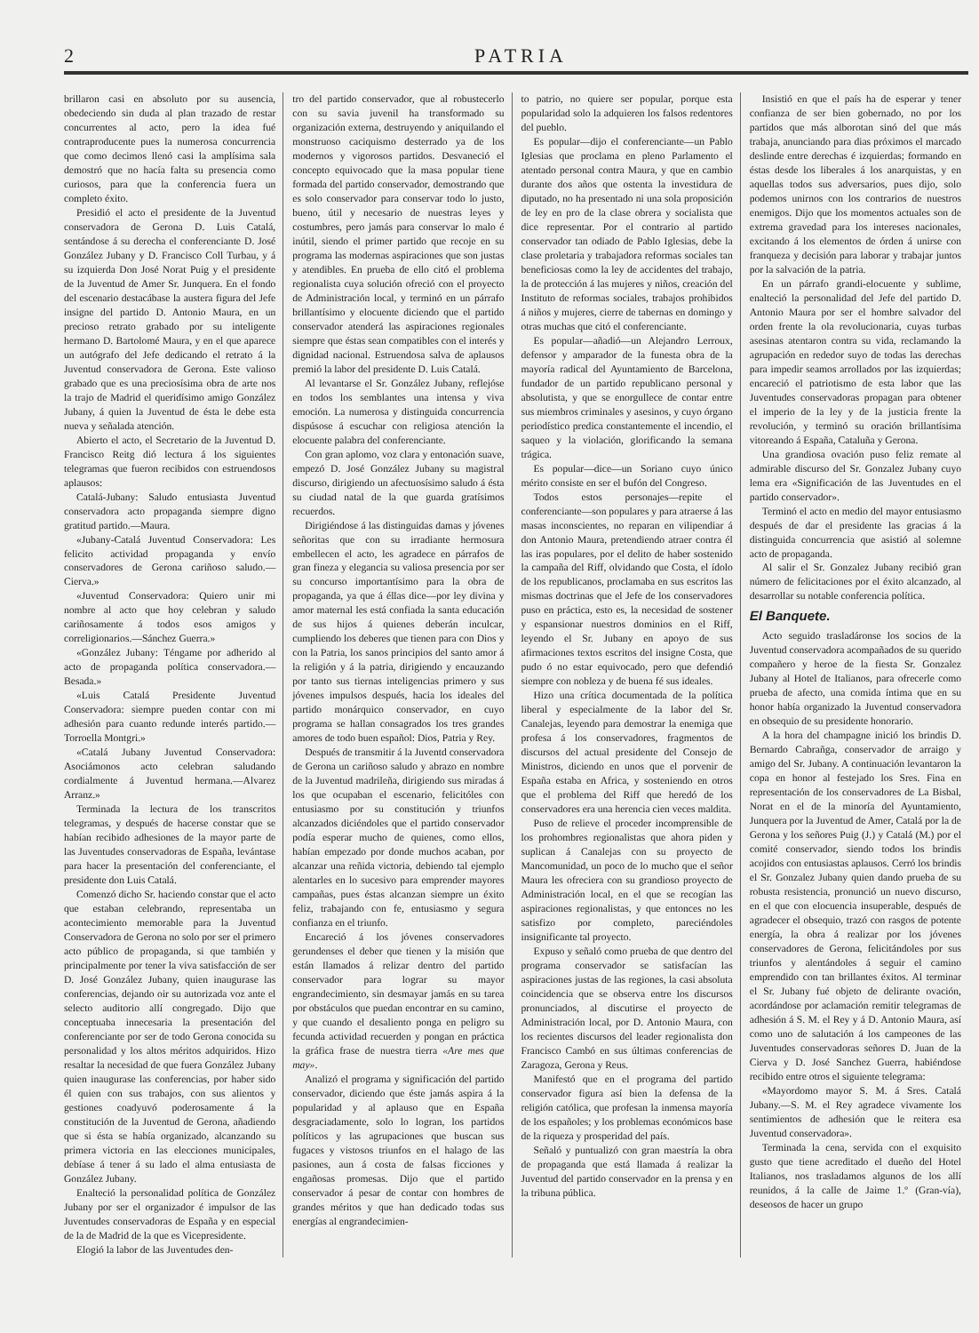2 PATRIA
brillaron casi en absoluto por su ausencia, obedeciendo sin duda al plan trazado de restar concurrentes al acto, pero la idea fué contraproducente pues la numerosa concurrencia que como decimos llenó casi la amplísima sala demostró que no hacía falta su presencia como curiosos, para que la conferencia fuera un completo éxito.
Presidió el acto el presidente de la Juventud conservadora de Gerona D. Luis Catalá, sentándose á su derecha el conferenciante D. José González Jubany y D. Francisco Coll Turbau, y á su izquierda Don José Norat Puig y el presidente de la Juventud de Amer Sr. Junquera. En el fondo del escenario destacábase la austera figura del Jefe insigne del partido D. Antonio Maura, en un precioso retrato grabado por su inteligente hermano D. Bartolomé Maura, y en el que aparece un autógrafo del Jefe dedicando el retrato á la Juventud conservadora de Gerona. Este valioso grabado que es una preciosísima obra de arte nos la trajo de Madrid el queridísimo amigo González Jubany, á quien la Juventud de ésta le debe esta nueva y señalada atención.
Abierto el acto, el Secretario de la Juventud D. Francisco Reitg dió lectura á los siguientes telegramas que fueron recibidos con estruendosos aplausos:
Catalá-Jubany: Saludo entusiasta Juventud conservadora acto propaganda siempre digno gratitud partido.—Maura.
«Jubany-Catalá Juventud Conservadora: Les felicito actividad propaganda y envío conservadores de Gerona cariñoso saludo.—Cierva.»
«Juventud Conservadora: Quiero unir mi nombre al acto que hoy celebran y saludo cariñosamente á todos esos amigos y correligionarios.—Sánchez Guerra.»
«González Jubany: Téngame por adherido al acto de propaganda política conservadora.—Besada.»
«Luis Catalá Presidente Juventud Conservadora: siempre pueden contar con mi adhesión para cuanto redunde interés partido.—Torroella Montgri.»
«Catalá Jubany Juventud Conservadora: Asociámonos acto celebran saludando cordialmente á Juventud hermana.—Alvarez Arranz.»
Terminada la lectura de los transcritos telegramas, y después de hacerse constar que se habían recibido adhesiones de la mayor parte de las Juventudes conservadoras de España, levántase para hacer la presentación del conferenciante, el presidente don Luis Catalá.
Comenzó dicho Sr. haciendo constar que el acto que estaban celebrando, representaba un acontecimiento memorable para la Juventud Conservadora de Gerona no solo por ser el primero acto público de propaganda, si que también y principalmente por tener la viva satisfacción de ser D. José González Jubany, quien inaugurase las conferencias, dejando oir su autorizada voz ante el selecto auditorio allí congregado. Dijo que conceptuaba innecesaria la presentación del conferenciante por ser de todo Gerona conocida su personalidad y los altos méritos adquiridos. Hizo resaltar la necesidad de que fuera González Jubany quien inaugurase las conferencias, por haber sido él quien con sus trabajos, con sus alientos y gestiones coadyuvó poderosamente á la constitución de la Juventud de Gerona, añadiendo que si ésta se había organizado, alcanzando su primera victoria en las elecciones municipales, debíase á tener á su lado el alma entusiasta de González Jubany.
Enalteció la personalidad política de González Jubany por ser el organizador é impulsor de las Juventudes conservadoras de España y en especial de la de Madrid de la que es Vicepresidente.
Elogió la labor de las Juventudes den-
tro del partido conservador, que al robustecerlo con su savia juvenil ha transformado su organización externa, destruyendo y aniquilando el monstruoso caciquismo desterrado ya de los modernos y vigorosos partidos. Desvaneció el concepto equivocado que la masa popular tiene formada del partido conservador, demostrando que es solo conservador para conservar todo lo justo, bueno, útil y necesario de nuestras leyes y costumbres, pero jamás para conservar lo malo é inútil, siendo el primer partido que recoje en su programa las modernas aspiraciones que son justas y atendibles. En prueba de ello citó el problema regionalista cuya solución ofreció con el proyecto de Administración local, y terminó en un párrafo brillantísimo y elocuente diciendo que el partido conservador atenderá las aspiraciones regionales siempre que éstas sean compatibles con el interés y dignidad nacional. Estruendosa salva de aplausos premió la labor del presidente D. Luis Catalá.
Al levantarse el Sr. González Jubany, reflejóse en todos los semblantes una intensa y viva emoción. La numerosa y distinguida concurrencia dispúsose á escuchar con religiosa atención la elocuente palabra del conferenciante.
Con gran aplomo, voz clara y entonación suave, empezó D. José González Jubany su magistral discurso, dirigiendo un afectuosísimo saludo á ésta su ciudad natal de la que guarda gratísimos recuerdos.
Dirigiéndose á las distinguidas damas y jóvenes señoritas que con su irradiante hermosura embellecen el acto, les agradece en párrafos de gran fineza y elegancia su valiosa presencia por ser su concurso importantísimo para la obra de propaganda, ya que á éllas dice—por ley divina y amor maternal les está confiada la santa educación de sus hijos á quienes deberán inculcar, cumpliendo los deberes que tienen para con Dios y con la Patria, los sanos principios del santo amor á la religión y á la patria, dirigiendo y encauzando por tanto sus tiernas inteligencias primero y sus jóvenes impulsos después, hacia los ideales del partido monárquico conservador, en cuyo programa se hallan consagrados los tres grandes amores de todo buen español: Dios, Patria y Rey.
Después de transmitir á la Juventd conservadora de Gerona un cariñoso saludo y abrazo en nombre de la Juventud madrileña, dirigiendo sus miradas á los que ocupaban el escenario, felicitóles con entusiasmo por su constitución y triunfos alcanzados diciéndoles que el partido conservador podía esperar mucho de quienes, como ellos, habían empezado por donde muchos acaban, por alcanzar una reñida victoria, debiendo tal ejemplo alentarles en lo sucesivo para emprender mayores campañas, pues éstas alcanzan siempre un éxito feliz, trabajando con fe, entusiasmo y segura confianza en el triunfo.
Encareció á los jóvenes conservadores gerundenses el deber que tienen y la misión que están llamados á relizar dentro del partido conservador para lograr su mayor engrandecimiento, sin desmayar jamás en su tarea por obstáculos que puedan encontrar en su camino, y que cuando el desaliento ponga en peligro su fecunda actividad recuerden y pongan en práctica la gráfica frase de nuestra tierra «Are mes que may».
Analizó el programa y significación del partido conservador, diciendo que éste jamás aspira á la popularidad y al aplauso que en España desgraciadamente, solo lo logran, los partidos políticos y las agrupaciones que buscan sus fugaces y vistosos triunfos en el halago de las pasiones, aun á costa de falsas ficciones y engañosas promesas. Dijo que el partido conservador á pesar de contar con hombres de grandes méritos y que han dedicado todas sus energías al engrandecimien-
to patrio, no quiere ser popular, porque esta popularidad solo la adquieren los falsos redentores del pueblo.
Es popular—dijo el conferenciante—un Pablo Iglesias que proclama en pleno Parlamento el atentado personal contra Maura, y que en cambio durante dos años que ostenta la investidura de diputado, no ha presentado ni una sola proposición de ley en pro de la clase obrera y socialista que dice representar. Por el contrario al partido conservador tan odiado de Pablo Iglesias, debe la clase proletaria y trabajadora reformas sociales tan beneficiosas como la ley de accidentes del trabajo, la de protección á las mujeres y niños, creación del Instituto de reformas sociales, trabajos prohibidos á niños y mujeres, cierre de tabernas en domingo y otras muchas que citó el conferenciante.
Es popular—añadió—un Alejandro Lerroux, defensor y amparador de la funesta obra de la mayoría radical del Ayuntamiento de Barcelona, fundador de un partido republicano personal y absolutista, y que se enorgullece de contar entre sus miembros criminales y asesinos, y cuyo órgano periodístico predica constantemente el incendio, el saqueo y la violación, glorificando la semana trágica.
Es popular—dice—un Soriano cuyo único mérito consiste en ser el bufón del Congreso.
Todos estos personajes—repite el conferenciante—son populares y para atraerse á las masas inconscientes, no reparan en vilipendiar á don Antonio Maura, pretendiendo atraer contra él las iras populares, por el delito de haber sostenido la campaña del Riff, olvidando que Costa, el ídolo de los republicanos, proclamaba en sus escritos las mismas doctrinas que el Jefe de los conservadores puso en práctica, esto es, la necesidad de sostener y espansionar nuestros dominios en el Riff, leyendo el Sr. Jubany en apoyo de sus afirmaciones textos escritos del insigne Costa, que pudo ó no estar equivocado, pero que defendió siempre con nobleza y de buena fé sus ideales.
Hizo una crítica documentada de la política liberal y especialmente de la labor del Sr. Canalejas, leyendo para demostrar la enemiga que profesa á los conservadores, fragmentos de discursos del actual presidente del Consejo de Ministros, diciendo en unos que el porvenir de España estaba en Africa, y sosteniendo en otros que el problema del Riff que heredó de los conservadores era una herencia cien veces maldita.
Puso de relieve el proceder incomprensible de los prohombres regionalistas que ahora piden y suplican á Canalejas con su proyecto de Mancomunidad, un poco de lo mucho que el señor Maura les ofreciera con su grandioso proyecto de Administración local, en el que se recogían las aspiraciones regionalistas, y que entonces no les satisfizo por completo, pareciéndoles insignificante tal proyecto.
Expuso y señaló como prueba de que dentro del programa conservador se satisfacían las aspiraciones justas de las regiones, la casi absoluta coincidencia que se observa entre los discursos pronunciados, al discutirse el proyecto de Administración local, por D. Antonio Maura, con los recientes discursos del leader regionalista don Francisco Cambó en sus últimas conferencias de Zaragoza, Gerona y Reus.
Manifestó que en el programa del partido conservador figura así bien la defensa de la religión católica, que profesan la inmensa mayoría de los españoles; y los problemas económicos base de la riqueza y prosperidad del país.
Señaló y puntualizó con gran maestría la obra de propaganda que está llamada á realizar la Juventud del partido conservador en la prensa y en la tribuna pública.
Insistió en que el país ha de esperar y tener confianza de ser bien gobernado, no por los partidos que más alborotan sinó del que más trabaja, anunciando para dias próximos el marcado deslinde entre derechas é izquierdas; formando en éstas desde los liberales á los anarquistas, y en aquellas todos sus adversarios, pues dijo, solo podemos unirnos con los contrarios de nuestros enemigos. Dijo que los momentos actuales son de extrema gravedad para los intereses nacionales, excitando á los elementos de órden á unirse con franqueza y decisión para laborar y trabajar juntos por la salvación de la patria.
En un párrafo grandi-elocuente y sublime, enalteció la personalidad del Jefe del partido D. Antonio Maura por ser el hombre salvador del orden frente la ola revolucionaria, cuyas turbas asesinas atentaron contra su vida, reclamando la agrupación en rededor suyo de todas las derechas para impedir seamos arrollados por las izquierdas; encareció el patriotismo de esta labor que las Juventudes conservadoras propagan para obtener el imperio de la ley y de la justicia frente la revolución, y terminó su oración brillantísima vitoreando á España, Cataluña y Gerona.
Una grandiosa ovación puso feliz remate al admirable discurso del Sr. Gonzalez Jubany cuyo lema era «Significación de las Juventudes en el partido conservador».
Terminó el acto en medio del mayor entusiasmo después de dar el presidente las gracias á la distinguida concurrencia que asistió al solemne acto de propaganda.
Al salir el Sr. Gonzalez Jubany recibió gran número de felicitaciones por el éxito alcanzado, al desarrollar su notable conferencia política.
El Banquete.
Acto seguido trasladáronse los socios de la Juventud conservadora acompañados de su querido compañero y heroe de la fiesta Sr. Gonzalez Jubany al Hotel de Italianos, para ofrecerle como prueba de afecto, una comida íntima que en su honor había organizado la Juventud conservadora en obsequio de su presidente honorario.
A la hora del champagne inició los brindis D. Bernardo Cabrañga, conservador de arraigo y amigo del Sr. Jubany. A continuación levantaron la copa en honor al festejado los Sres. Fina en representación de los conservadores de La Bisbal, Norat en el de la minoría del Ayuntamiento, Junquera por la Juventud de Amer, Catalá por la de Gerona y los señores Puig (J.) y Catalá (M.) por el comité conservador, siendo todos los brindis acojidos con entusiastas aplausos. Cerró los brindis el Sr. Gonzalez Jubany quien dando prueba de su robusta resistencia, pronunció un nuevo discurso, en el que con elocuencia insuperable, después de agradecer el obsequio, trazó con rasgos de potente energía, la obra á realizar por los jóvenes conservadores de Gerona, felicitándoles por sus triunfos y alentándoles á seguir el camino emprendido con tan brillantes éxitos. Al terminar el Sr. Jubany fué objeto de delirante ovación, acordándose por aclamación remitir telegramas de adhesión á S. M. el Rey y á D. Antonio Maura, así como uno de salutación á los campeones de las Juventudes conservadoras señores D. Juan de la Cierva y D. José Sanchez Guerra, habiéndose recibido entre otros el siguiente telegrama:
«Mayordomo mayor S. M. á Sres. Catalá Jubany.—S. M. el Rey agradece vivamente los sentimientos de adhesión que le reitera esa Juventud conservadora».
Terminada la cena, servida con el exquisito gusto que tiene acreditado el dueño del Hotel Italianos, nos trasladamos algunos de los allí reunidos, á la calle de Jaime 1.º (Gran-vía), deseosos de hacer un grupo